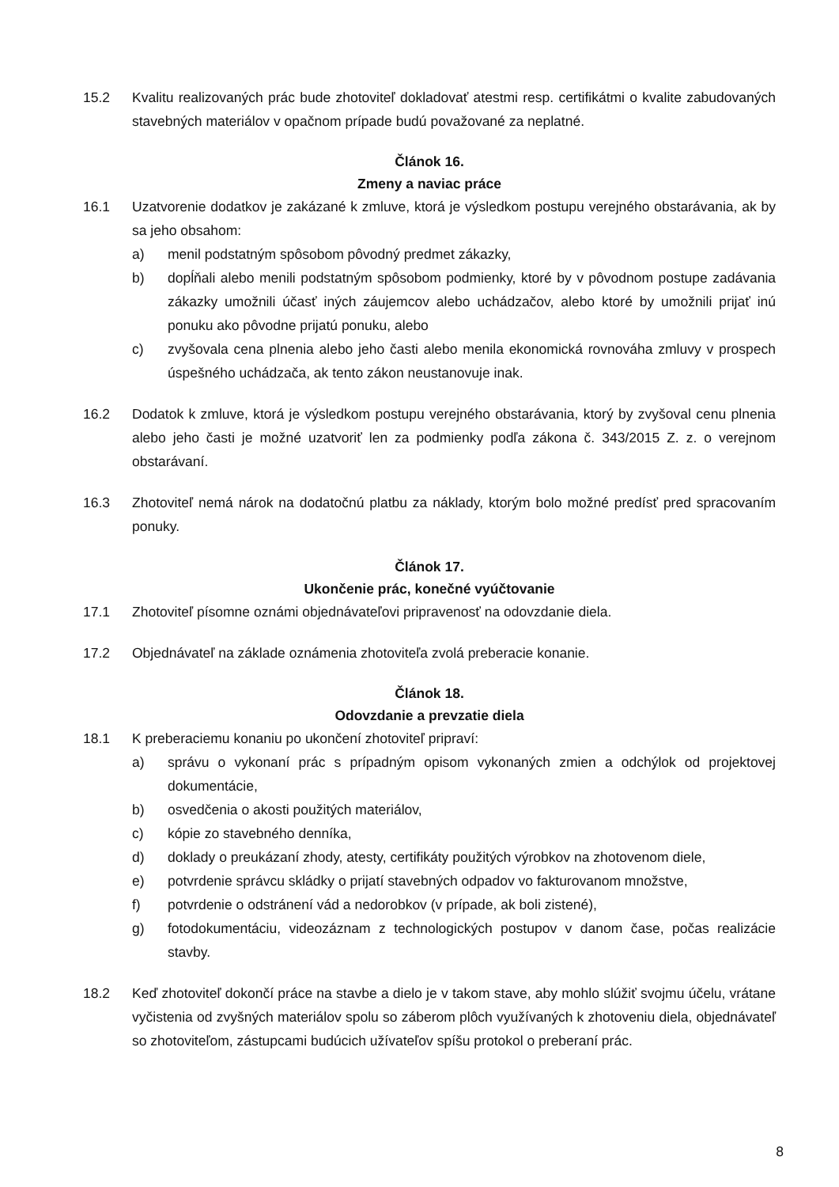15.2 Kvalitu realizovaných prác bude zhotoviteľ dokladovať atestmi resp. certifikátmi o kvalite zabudovaných stavebných materiálov v opačnom prípade budú považované za neplatné.
Článok 16.
Zmeny a naviac práce
16.1 Uzatvorenie dodatkov je zakázané k zmluve, ktorá je výsledkom postupu verejného obstarávania, ak by sa jeho obsahom:
a) menil podstatným spôsobom pôvodný predmet zákazky,
b) dopĺňali alebo menili podstatným spôsobom podmienky, ktoré by v pôvodnom postupe zadávania zákazky umožnili účasť iných záujemcov alebo uchádzačov, alebo ktoré by umožnili prijať inú ponuku ako pôvodne prijatú ponuku, alebo
c) zvyšovala cena plnenia alebo jeho časti alebo menila ekonomická rovnováha zmluvy v prospech úspešného uchádzača, ak tento zákon neustanovuje inak.
16.2 Dodatok k zmluve, ktorá je výsledkom postupu verejného obstarávania, ktorý by zvyšoval cenu plnenia alebo jeho časti je možné uzatvoriť len za podmienky podľa zákona č. 343/2015 Z. z. o verejnom obstarávaní.
16.3 Zhotoviteľ nemá nárok na dodatočnú platbu za náklady, ktorým bolo možné predísť pred spracovaním ponuky.
Článok 17.
Ukončenie prác, konečné vyúčtovanie
17.1 Zhotoviteľ písomne oznámi objednávateľovi pripravenosť na odovzdanie diela.
17.2 Objednávateľ na základe oznámenia zhotoviteľa zvolá preberacie konanie.
Článok 18.
Odovzdanie a prevzatie diela
18.1 K preberaciemu konaniu po ukončení zhotoviteľ pripraví:
a) správu o vykonaní prác s prípadným opisom vykonaných zmien a odchýlok od projektovej dokumentácie,
b) osvedčenia o akosti použitých materiálov,
c) kópie zo stavebného denníka,
d) doklady o preukázaní zhody, atesty, certifikáty použitých výrobkov na zhotovenom diele,
e) potvrdenie správcu skládky o prijatí stavebných odpadov vo fakturovanom množstve,
f) potvrdenie o odstránení vád a nedorobkov (v prípade, ak boli zistené),
g) fotodokumentáciu, videozáznam z technologických postupov v danom čase, počas realizácie stavby.
18.2 Keď zhotoviteľ dokončí práce na stavbe a dielo je v takom stave, aby mohlo slúžiť svojmu účelu, vrátane vyčistenia od zvyšných materiálov spolu so záberom plôch využívaných k zhotoveniu diela, objednávateľ so zhotoviteľom, zástupcami budúcich užívateľov spíšu protokol o preberaní prác.
8